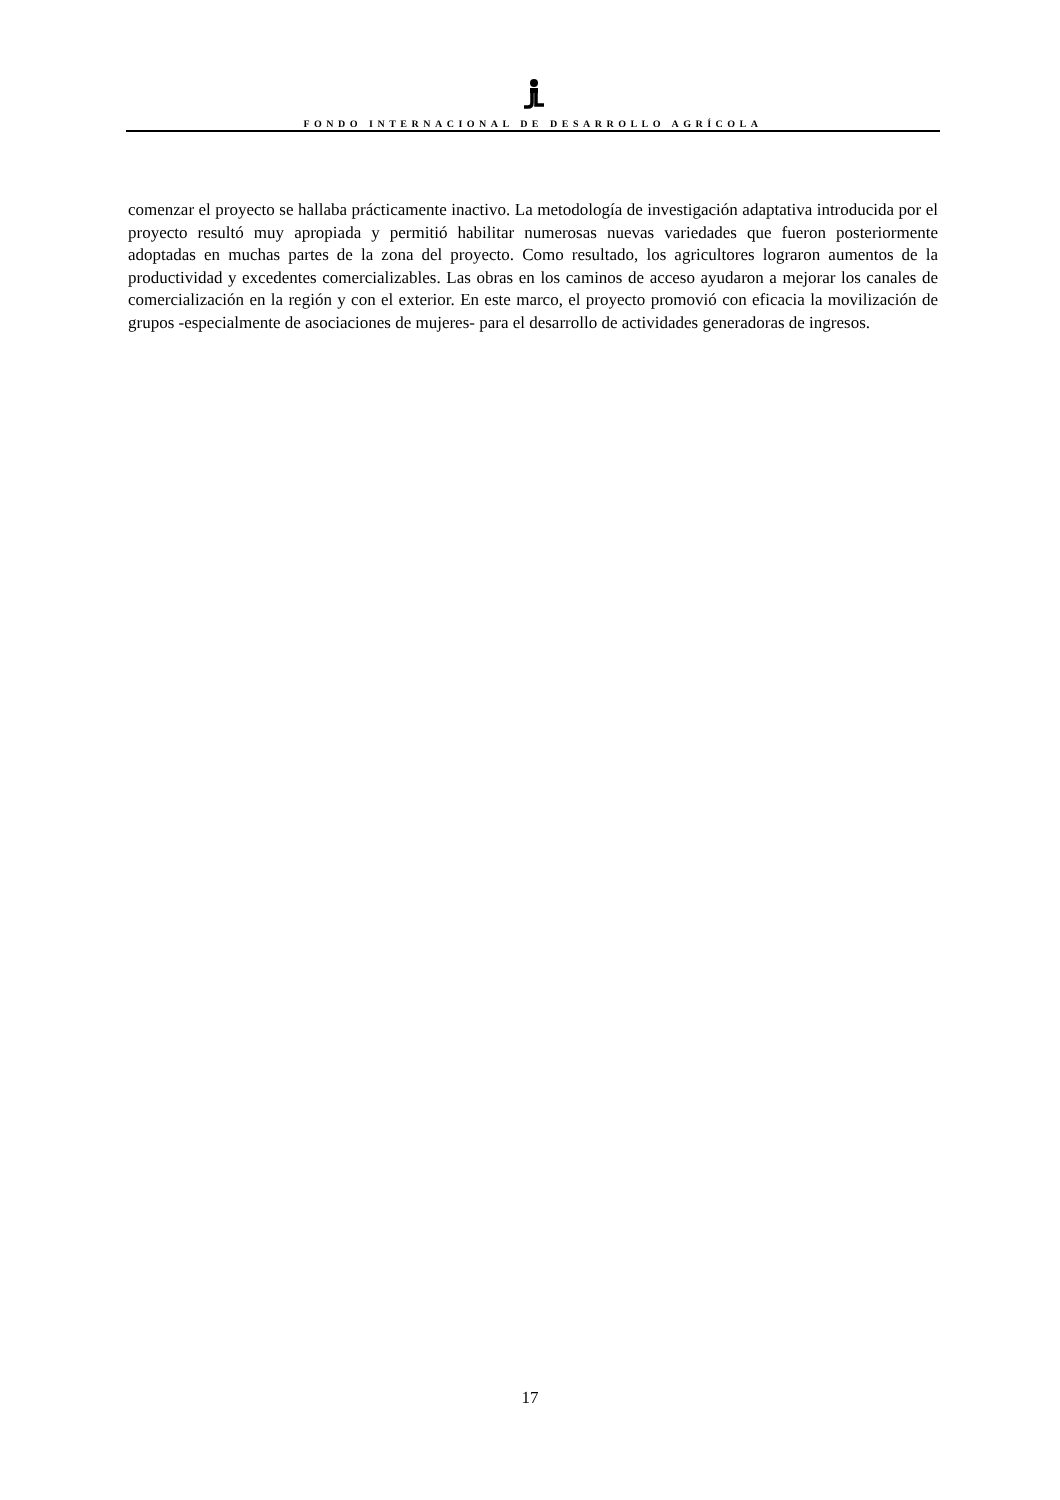FONDO INTERNACIONAL DE DESARROLLO AGRÍCOLA
comenzar el proyecto se hallaba prácticamente inactivo. La metodología de investigación adaptativa introducida por el proyecto resultó muy apropiada y permitió habilitar numerosas nuevas variedades que fueron posteriormente adoptadas en muchas partes de la zona del proyecto. Como resultado, los agricultores lograron aumentos de la productividad y excedentes comercializables. Las obras en los caminos de acceso ayudaron a mejorar los canales de comercialización en la región y con el exterior. En este marco, el proyecto promovió con eficacia la movilización de grupos -especialmente de asociaciones de mujeres- para el desarrollo de actividades generadoras de ingresos.
17